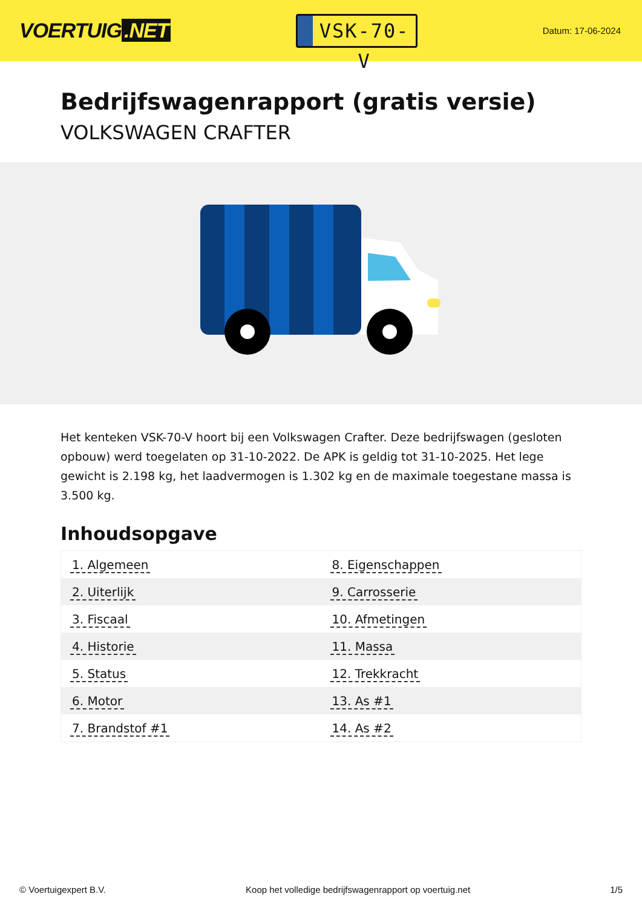VOERTUIG.NET
VSK-70-V
Datum: 17-06-2024
Bedrijfswagenrapport (gratis versie)
VOLKSWAGEN CRAFTER
Het kenteken VSK-70-V hoort bij een Volkswagen Crafter. Deze bedrijfswagen (gesloten opbouw) werd toegelaten op 31-10-2022. De APK is geldig tot 31-10-2025. Het lege gewicht is 2.198 kg, het laadvermogen is 1.302 kg en de maximale toegestane massa is 3.500 kg.
Inhoudsopgave
| 1. Algemeen | 8. Eigenschappen |
| 2. Uiterlijk | 9. Carrosserie |
| 3. Fiscaal | 10. Afmetingen |
| 4. Historie | 11. Massa |
| 5. Status | 12. Trekkracht |
| 6. Motor | 13. As #1 |
| 7. Brandstof #1 | 14. As #2 |
© Voertuigexpert B.V. Koop het volledige bedrijfswagenrapport op voertuig.net 1/5